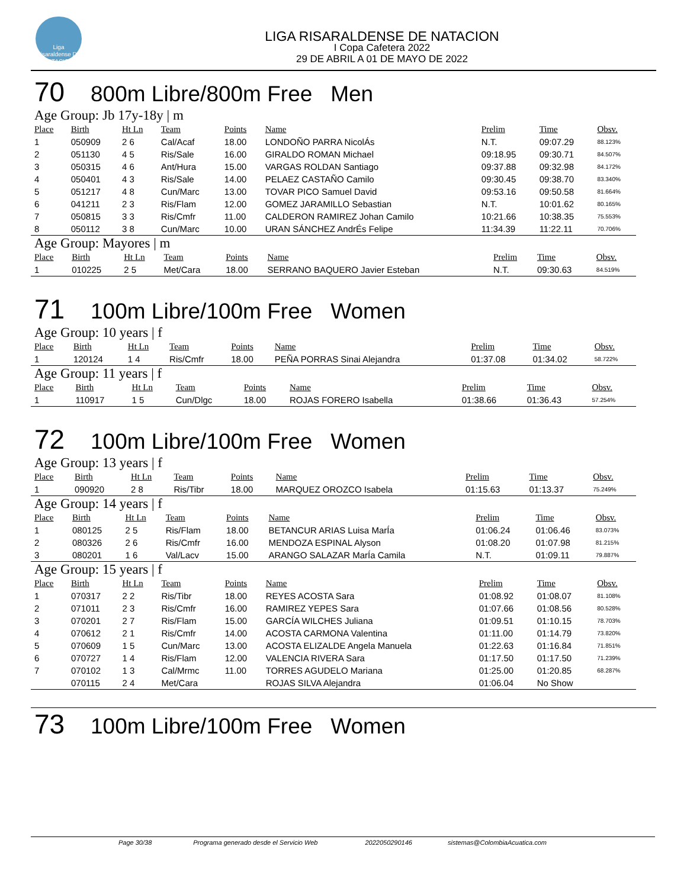Liga Risaraldense DE NATACION
LIGA RISARALDENSE DE NATACION
I Copa Cafetera 2022
29 DE ABRIL A 01 DE MAYO DE 2022
70 800m Libre/800m Free Men
Age Group: Jb 17y-18y | m
| Place | Birth | Ht Ln | Team | Points | Name | Prelim | Time | Obsv. |
| --- | --- | --- | --- | --- | --- | --- | --- | --- |
| 1 | 050909 | 2 6 | Cal/Acaf | 18.00 | LONDOÑO PARRA NicolÁs | N.T. | 09:07.29 | 88.123% |
| 2 | 051130 | 4 5 | Ris/Sale | 16.00 | GIRALDO ROMAN Michael | 09:18.95 | 09:30.71 | 84.507% |
| 3 | 050315 | 4 6 | Ant/Hura | 15.00 | VARGAS ROLDAN Santiago | 09:37.88 | 09:32.98 | 84.172% |
| 4 | 050401 | 4 3 | Ris/Sale | 14.00 | PELAEZ CASTAÑO Camilo | 09:30.45 | 09:38.70 | 83.340% |
| 5 | 051217 | 4 8 | Cun/Marc | 13.00 | TOVAR PICO Samuel David | 09:53.16 | 09:50.58 | 81.664% |
| 6 | 041211 | 2 3 | Ris/Flam | 12.00 | GOMEZ JARAMILLO Sebastian | N.T. | 10:01.62 | 80.165% |
| 7 | 050815 | 3 3 | Ris/Cmfr | 11.00 | CALDERON RAMIREZ Johan Camilo | 10:21.66 | 10:38.35 | 75.553% |
| 8 | 050112 | 3 8 | Cun/Marc | 10.00 | URAN SÁNCHEZ AndrÉs Felipe | 11:34.39 | 11:22.11 | 70.706% |
Age Group: Mayores | m
| Place | Birth | Ht Ln | Team | Points | Name | Prelim | Time | Obsv. |
| --- | --- | --- | --- | --- | --- | --- | --- | --- |
| 1 | 010225 | 2 5 | Met/Cara | 18.00 | SERRANO BAQUERO Javier Esteban | N.T. | 09:30.63 | 84.519% |
71 100m Libre/100m Free Women
Age Group: 10 years | f
| Place | Birth | Ht Ln | Team | Points | Name | Prelim | Time | Obsv. |
| --- | --- | --- | --- | --- | --- | --- | --- | --- |
| 1 | 120124 | 1 4 | Ris/Cmfr | 18.00 | PEÑA PORRAS Sinai Alejandra | 01:37.08 | 01:34.02 | 58.722% |
Age Group: 11 years | f
| Place | Birth | Ht Ln | Team | Points | Name | Prelim | Time | Obsv. |
| --- | --- | --- | --- | --- | --- | --- | --- | --- |
| 1 | 110917 | 1 5 | Cun/Dlgc | 18.00 | ROJAS FORERO Isabella | 01:38.66 | 01:36.43 | 57.254% |
72 100m Libre/100m Free Women
Age Group: 13 years | f
| Place | Birth | Ht Ln | Team | Points | Name | Prelim | Time | Obsv. |
| --- | --- | --- | --- | --- | --- | --- | --- | --- |
| 1 | 090920 | 2 8 | Ris/Tibr | 18.00 | MARQUEZ OROZCO Isabela | 01:15.63 | 01:13.37 | 75.249% |
Age Group: 14 years | f
| Place | Birth | Ht Ln | Team | Points | Name | Prelim | Time | Obsv. |
| --- | --- | --- | --- | --- | --- | --- | --- | --- |
| 1 | 080125 | 2 5 | Ris/Flam | 18.00 | BETANCUR ARIAS Luisa MarÍa | 01:06.24 | 01:06.46 | 83.073% |
| 2 | 080326 | 2 6 | Ris/Cmfr | 16.00 | MENDOZA ESPINAL Alyson | 01:08.20 | 01:07.98 | 81.215% |
| 3 | 080201 | 1 6 | Val/Lacv | 15.00 | ARANGO SALAZAR MarÍa Camila | N.T. | 01:09.11 | 79.887% |
Age Group: 15 years | f
| Place | Birth | Ht Ln | Team | Points | Name | Prelim | Time | Obsv. |
| --- | --- | --- | --- | --- | --- | --- | --- | --- |
| 1 | 070317 | 2 2 | Ris/Tibr | 18.00 | REYES ACOSTA Sara | 01:08.92 | 01:08.07 | 81.108% |
| 2 | 071011 | 2 3 | Ris/Cmfr | 16.00 | RAMIREZ YEPES Sara | 01:07.66 | 01:08.56 | 80.528% |
| 3 | 070201 | 2 7 | Ris/Flam | 15.00 | GARCÍA WILCHES Juliana | 01:09.51 | 01:10.15 | 78.703% |
| 4 | 070612 | 2 1 | Ris/Cmfr | 14.00 | ACOSTA CARMONA Valentina | 01:11.00 | 01:14.79 | 73.820% |
| 5 | 070609 | 1 5 | Cun/Marc | 13.00 | ACOSTA ELIZALDE Angela Manuela | 01:22.63 | 01:16.84 | 71.851% |
| 6 | 070727 | 1 4 | Ris/Flam | 12.00 | VALENCIA RIVERA Sara | 01:17.50 | 01:17.50 | 71.239% |
| 7 | 070102 | 1 3 | Cal/Mrmc | 11.00 | TORRES AGUDELO Mariana | 01:25.00 | 01:20.85 | 68.287% |
| | 070115 | 2 4 | Met/Cara | | ROJAS SILVA Alejandra | 01:06.04 | No Show | |
73 100m Libre/100m Free Women
Page 30/38 Programa generado desde el Servicio Web 2022050290146 sistemas@ColombiaAcuatica.com